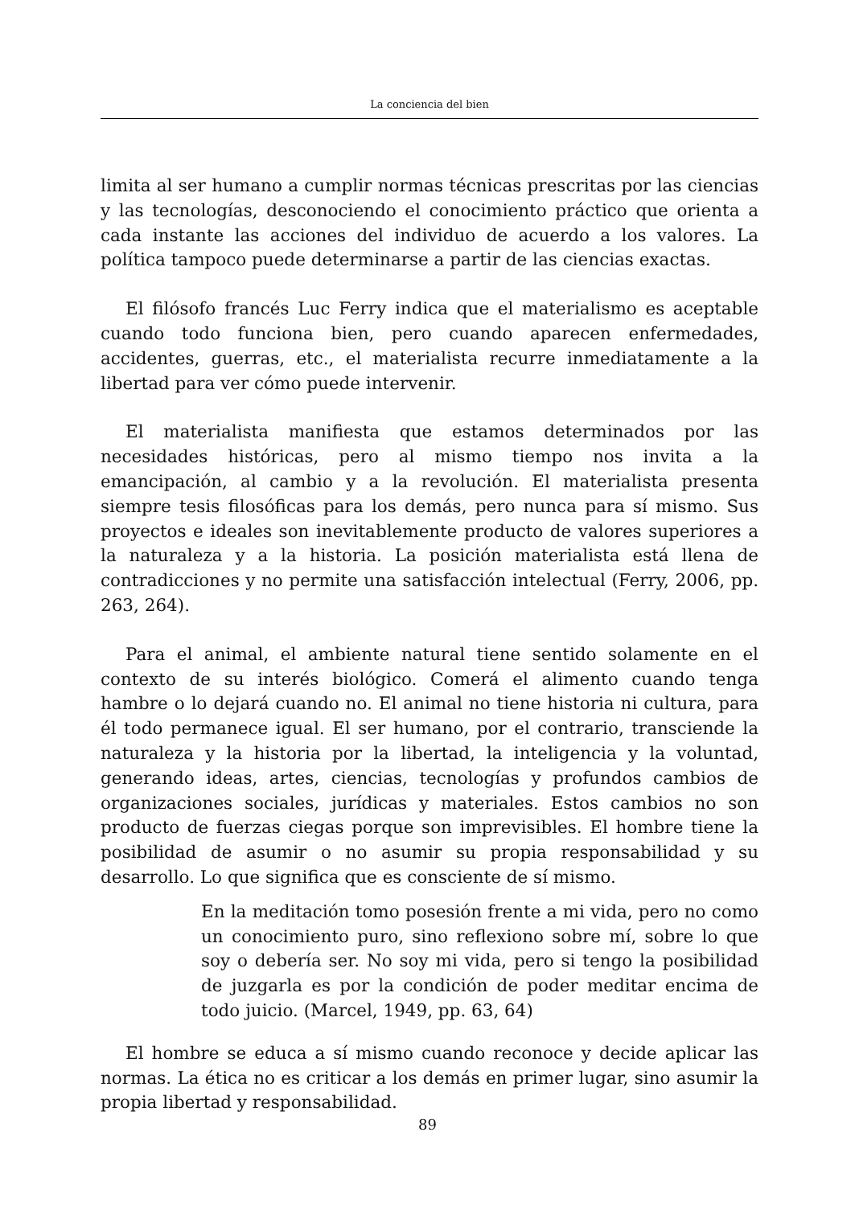La conciencia del bien
limita al ser humano a cumplir normas técnicas prescritas por las ciencias y las tecnologías, desconociendo el conocimiento práctico que orienta a cada instante las acciones del individuo de acuerdo a los valores. La política tampoco puede determinarse a partir de las ciencias exactas.
El filósofo francés Luc Ferry indica que el materialismo es aceptable cuando todo funciona bien, pero cuando aparecen enfermedades, accidentes, guerras, etc., el materialista recurre inmediatamente a la libertad para ver cómo puede intervenir.
El materialista manifiesta que estamos determinados por las necesidades históricas, pero al mismo tiempo nos invita a la emancipación, al cambio y a la revolución. El materialista presenta siempre tesis filosóficas para los demás, pero nunca para sí mismo. Sus proyectos e ideales son inevitablemente producto de valores superiores a la naturaleza y a la historia. La posición materialista está llena de contradicciones y no permite una satisfacción intelectual (Ferry, 2006, pp. 263, 264).
Para el animal, el ambiente natural tiene sentido solamente en el contexto de su interés biológico. Comerá el alimento cuando tenga hambre o lo dejará cuando no. El animal no tiene historia ni cultura, para él todo permanece igual. El ser humano, por el contrario, transciende la naturaleza y la historia por la libertad, la inteligencia y la voluntad, generando ideas, artes, ciencias, tecnologías y profundos cambios de organizaciones sociales, jurídicas y materiales. Estos cambios no son producto de fuerzas ciegas porque son imprevisibles. El hombre tiene la posibilidad de asumir o no asumir su propia responsabilidad y su desarrollo. Lo que significa que es consciente de sí mismo.
En la meditación tomo posesión frente a mi vida, pero no como un conocimiento puro, sino reflexiono sobre mí, sobre lo que soy o debería ser. No soy mi vida, pero si tengo la posibilidad de juzgarla es por la condición de poder meditar encima de todo juicio. (Marcel, 1949, pp. 63, 64)
El hombre se educa a sí mismo cuando reconoce y decide aplicar las normas. La ética no es criticar a los demás en primer lugar, sino asumir la propia libertad y responsabilidad.
89